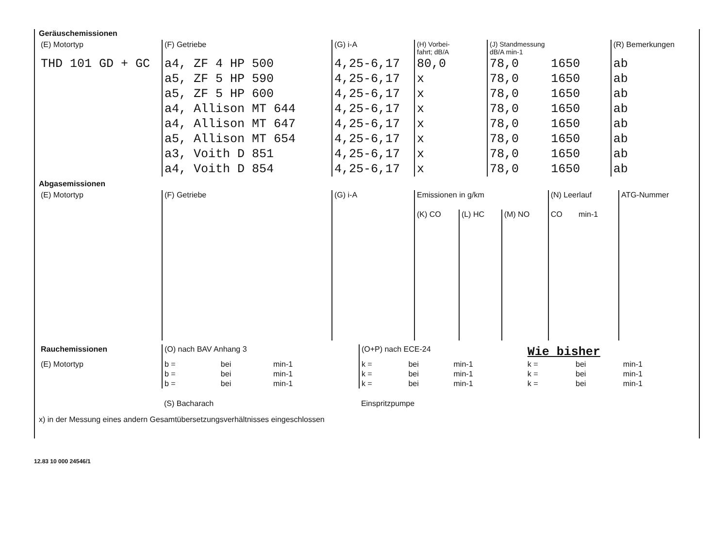Geräuschemissionen
| (E) Motortyp | (F) Getriebe | (G) i-A | (H) Vorbei- fahrt; dB/A | (J) Standmessung dB/A min-1 | | (R) Bemerkungen |
| --- | --- | --- | --- | --- | --- | --- |
| THD 101 GD + GC | a4, ZF 4 HP 500 | 4,25-6,17 | 80,0 | 78,0 | 1650 | ab |
| | a5, ZF 5 HP 590 | 4,25-6,17 | x | 78,0 | 1650 | ab |
| | a5, ZF 5 HP 600 | 4,25-6,17 | x | 78,0 | 1650 | ab |
| | a4, Allison MT 644 | 4,25-6,17 | x | 78,0 | 1650 | ab |
| | a4, Allison MT 647 | 4,25-6,17 | x | 78,0 | 1650 | ab |
| | a5, Allison MT 654 | 4,25-6,17 | x | 78,0 | 1650 | ab |
| | a3, Voith D 851 | 4,25-6,17 | x | 78,0 | 1650 | ab |
| | a4, Voith D 854 | 4,25-6,17 | x | 78,0 | 1650 | ab |
Abgasemissionen
| (E) Motortyp | (F) Getriebe | (G) i-A | Emissionen in g/km | | | (N) Leerlauf | | ATG-Nummer |
| --- | --- | --- | --- | --- | --- | --- | --- | --- |
| | | | (K) CO | (L) HC | (M) NO | CO | min-1 | |
| Rauchemissionen | (O) nach BAV Anhang 3 | | | (O+P) nach ECE-24 | | | Wie bisher | | |
| --- | --- | --- | --- | --- | --- | --- | --- | --- | --- |
| (E) Motortyp | b = | bei | min-1 | k = | bei | min-1 | k = | bei | min-1 |
| | b = | bei | min-1 | k = | bei | min-1 | k = | bei | min-1 |
| | b = | bei | min-1 | k = | bei | min-1 | k = | bei | min-1 |
| | (S) Bacharach | | | Einspritzpumpe | | | | | |
x) in der Messung eines andern Gesamtübersetzungsverhältnisses eingeschlossen
12.83 10 000 24546/1